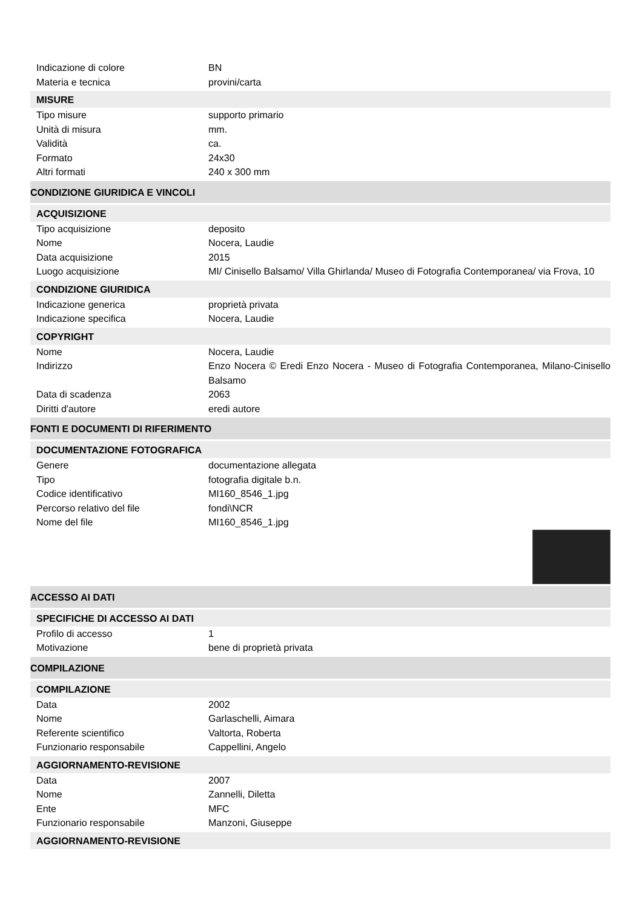Indicazione di colore BN
Materia e tecnica provini/carta
MISURE
Tipo misure supporto primario
Unità di misura mm.
Validità ca.
Formato 24x30
Altri formati 240 x 300 mm
CONDIZIONE GIURIDICA E VINCOLI
ACQUISIZIONE
Tipo acquisizione deposito
Nome Nocera, Laudie
Data acquisizione 2015
Luogo acquisizione MI/ Cinisello Balsamo/ Villa Ghirlanda/ Museo di Fotografia Contemporanea/ via Frova, 10
CONDIZIONE GIURIDICA
Indicazione generica proprietà privata
Indicazione specifica Nocera, Laudie
COPYRIGHT
Nome Nocera, Laudie
Indirizzo Enzo Nocera © Eredi Enzo Nocera - Museo di Fotografia Contemporanea, Milano-Cinisello Balsamo
Data di scadenza 2063
Diritti d'autore eredi autore
FONTI E DOCUMENTI DI RIFERIMENTO
DOCUMENTAZIONE FOTOGRAFICA
Genere documentazione allegata
Tipo fotografia digitale b.n.
Codice identificativo MI160_8546_1.jpg
Percorso relativo del file fondi\NCR
Nome del file MI160_8546_1.jpg
ACCESSO AI DATI
SPECIFICHE DI ACCESSO AI DATI
Profilo di accesso 1
Motivazione bene di proprietà privata
COMPILAZIONE
COMPILAZIONE
Data 2002
Nome Garlaschelli, Aimara
Referente scientifico Valtorta, Roberta
Funzionario responsabile Cappellini, Angelo
AGGIORNAMENTO-REVISIONE
Data 2007
Nome Zannelli, Diletta
Ente MFC
Funzionario responsabile Manzoni, Giuseppe
AGGIORNAMENTO-REVISIONE